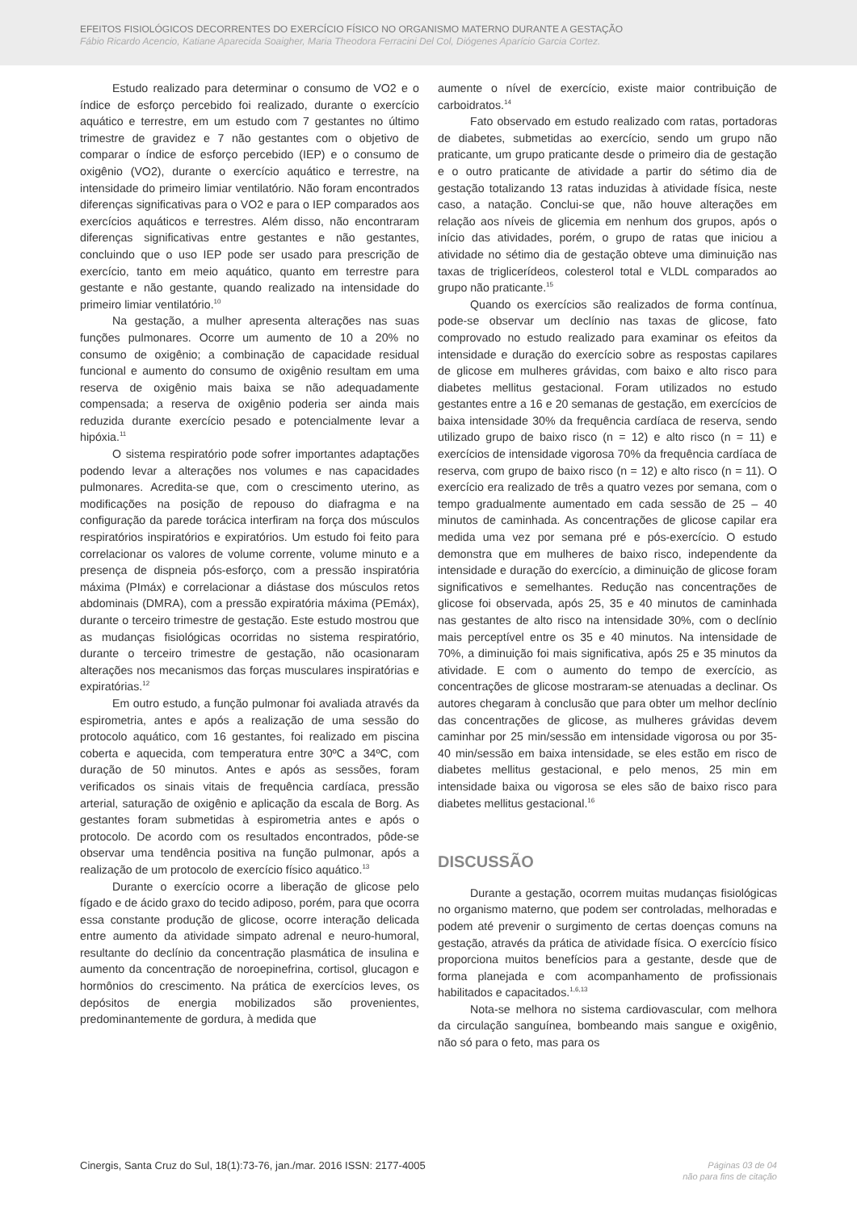EFEITOS FISIOLÓGICOS DECORRENTES DO EXERCÍCIO FÍSICO NO ORGANISMO MATERNO DURANTE A GESTAÇÃO
Fábio Ricardo Acencio, Katiane Aparecida Soaigher, Maria Theodora Ferracini Del Col, Diógenes Aparício Garcia Cortez.
Estudo realizado para determinar o consumo de VO2 e o índice de esforço percebido foi realizado, durante o exercício aquático e terrestre, em um estudo com 7 gestantes no último trimestre de gravidez e 7 não gestantes com o objetivo de comparar o índice de esforço percebido (IEP) e o consumo de oxigênio (VO2), durante o exercício aquático e terrestre, na intensidade do primeiro limiar ventilatório. Não foram encontrados diferenças significativas para o VO2 e para o IEP comparados aos exercícios aquáticos e terrestres. Além disso, não encontraram diferenças significativas entre gestantes e não gestantes, concluindo que o uso IEP pode ser usado para prescrição de exercício, tanto em meio aquático, quanto em terrestre para gestante e não gestante, quando realizado na intensidade do primeiro limiar ventilatório.<sup>10</sup>
Na gestação, a mulher apresenta alterações nas suas funções pulmonares. Ocorre um aumento de 10 a 20% no consumo de oxigênio; a combinação de capacidade residual funcional e aumento do consumo de oxigênio resultam em uma reserva de oxigênio mais baixa se não adequadamente compensada; a reserva de oxigênio poderia ser ainda mais reduzida durante exercício pesado e potencialmente levar a hipóxia.<sup>11</sup>
O sistema respiratório pode sofrer importantes adaptações podendo levar a alterações nos volumes e nas capacidades pulmonares. Acredita-se que, com o crescimento uterino, as modificações na posição de repouso do diafragma e na configuração da parede torácica interfiram na força dos músculos respiratórios inspiratórios e expiratórios. Um estudo foi feito para correlacionar os valores de volume corrente, volume minuto e a presença de dispneia pós-esforço, com a pressão inspiratória máxima (PImáx) e correlacionar a diástase dos músculos retos abdominais (DMRA), com a pressão expiratória máxima (PEmáx), durante o terceiro trimestre de gestação. Este estudo mostrou que as mudanças fisiológicas ocorridas no sistema respiratório, durante o terceiro trimestre de gestação, não ocasionaram alterações nos mecanismos das forças musculares inspiratórias e expiratórias.<sup>12</sup>
Em outro estudo, a função pulmonar foi avaliada através da espirometria, antes e após a realização de uma sessão do protocolo aquático, com 16 gestantes, foi realizado em piscina coberta e aquecida, com temperatura entre 30ºC a 34ºC, com duração de 50 minutos. Antes e após as sessões, foram verificados os sinais vitais de frequência cardíaca, pressão arterial, saturação de oxigênio e aplicação da escala de Borg. As gestantes foram submetidas à espirometria antes e após o protocolo. De acordo com os resultados encontrados, pôde-se observar uma tendência positiva na função pulmonar, após a realização de um protocolo de exercício físico aquático.<sup>13</sup>
Durante o exercício ocorre a liberação de glicose pelo fígado e de ácido graxo do tecido adiposo, porém, para que ocorra essa constante produção de glicose, ocorre interação delicada entre aumento da atividade simpato adrenal e neuro-humoral, resultante do declínio da concentração plasmática de insulina e aumento da concentração de noroepinefrina, cortisol, glucagon e hormônios do crescimento. Na prática de exercícios leves, os depósitos de energia mobilizados são provenientes, predominantemente de gordura, à medida que
aumente o nível de exercício, existe maior contribuição de carboidratos.<sup>14</sup>
Fato observado em estudo realizado com ratas, portadoras de diabetes, submetidas ao exercício, sendo um grupo não praticante, um grupo praticante desde o primeiro dia de gestação e o outro praticante de atividade a partir do sétimo dia de gestação totalizando 13 ratas induzidas à atividade física, neste caso, a natação. Conclui-se que, não houve alterações em relação aos níveis de glicemia em nenhum dos grupos, após o início das atividades, porém, o grupo de ratas que iniciou a atividade no sétimo dia de gestação obteve uma diminuição nas taxas de triglicerídeos, colesterol total e VLDL comparados ao grupo não praticante.<sup>15</sup>
Quando os exercícios são realizados de forma contínua, pode-se observar um declínio nas taxas de glicose, fato comprovado no estudo realizado para examinar os efeitos da intensidade e duração do exercício sobre as respostas capilares de glicose em mulheres grávidas, com baixo e alto risco para diabetes mellitus gestacional. Foram utilizados no estudo gestantes entre a 16 e 20 semanas de gestação, em exercícios de baixa intensidade 30% da frequência cardíaca de reserva, sendo utilizado grupo de baixo risco (n = 12) e alto risco (n = 11) e exercícios de intensidade vigorosa 70% da frequência cardíaca de reserva, com grupo de baixo risco (n = 12) e alto risco (n = 11). O exercício era realizado de três a quatro vezes por semana, com o tempo gradualmente aumentado em cada sessão de 25 – 40 minutos de caminhada. As concentrações de glicose capilar era medida uma vez por semana pré e pós-exercício. O estudo demonstra que em mulheres de baixo risco, independente da intensidade e duração do exercício, a diminuição de glicose foram significativos e semelhantes. Redução nas concentrações de glicose foi observada, após 25, 35 e 40 minutos de caminhada nas gestantes de alto risco na intensidade 30%, com o declínio mais perceptível entre os 35 e 40 minutos. Na intensidade de 70%, a diminuição foi mais significativa, após 25 e 35 minutos da atividade. E com o aumento do tempo de exercício, as concentrações de glicose mostraram-se atenuadas a declinar. Os autores chegaram à conclusão que para obter um melhor declínio das concentrações de glicose, as mulheres grávidas devem caminhar por 25 min/sessão em intensidade vigorosa ou por 35-40 min/sessão em baixa intensidade, se eles estão em risco de diabetes mellitus gestacional, e pelo menos, 25 min em intensidade baixa ou vigorosa se eles são de baixo risco para diabetes mellitus gestacional.<sup>16</sup>
DISCUSSÃO
Durante a gestação, ocorrem muitas mudanças fisiológicas no organismo materno, que podem ser controladas, melhoradas e podem até prevenir o surgimento de certas doenças comuns na gestação, através da prática de atividade física. O exercício físico proporciona muitos benefícios para a gestante, desde que de forma planejada e com acompanhamento de profissionais habilitados e capacitados.<sup>1,6,13</sup>
Nota-se melhora no sistema cardiovascular, com melhora da circulação sanguínea, bombeando mais sangue e oxigênio, não só para o feto, mas para os
Cinergis, Santa Cruz do Sul, 18(1):73-76, jan./mar. 2016 ISSN: 2177-4005
Páginas 03 de 04
não para fins de citação